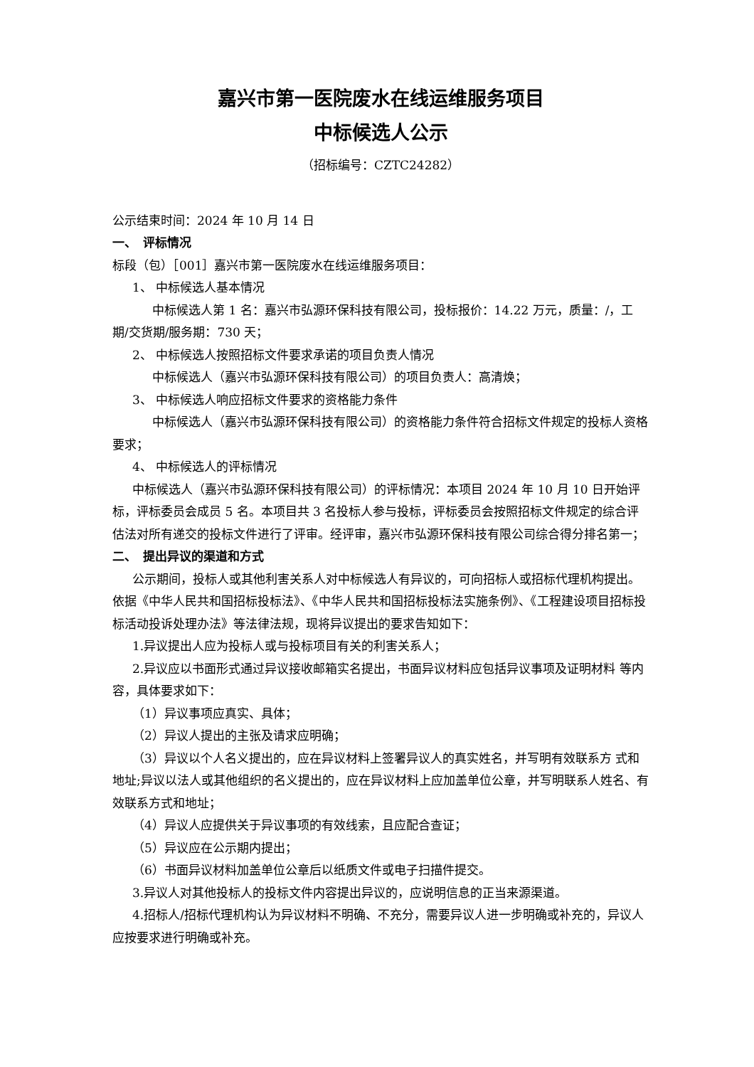嘉兴市第一医院废水在线运维服务项目
中标候选人公示
（招标编号：CZTC24282）
公示结束时间：2024 年 10 月 14 日
一、　评标情况
标段（包）［001］嘉兴市第一医院废水在线运维服务项目：
1、 中标候选人基本情况
中标候选人第 1 名：嘉兴市弘源环保科技有限公司，投标报价：14.22 万元，质量：/，工期/交货期/服务期：730 天；
2、 中标候选人按照招标文件要求承诺的项目负责人情况
中标候选人（嘉兴市弘源环保科技有限公司）的项目负责人：高清焕；
3、 中标候选人响应招标文件要求的资格能力条件
中标候选人（嘉兴市弘源环保科技有限公司）的资格能力条件符合招标文件规定的投标人资格要求；
4、 中标候选人的评标情况
中标候选人（嘉兴市弘源环保科技有限公司）的评标情况：本项目 2024 年 10 月 10 日开始评标，评标委员会成员 5 名。本项目共 3 名投标人参与投标，评标委员会按照招标文件规定的综合评估法对所有递交的投标文件进行了评审。经评审，嘉兴市弘源环保科技有限公司综合得分排名第一；
二、　提出异议的渠道和方式
公示期间，投标人或其他利害关系人对中标候选人有异议的，可向招标人或招标代理机构提出。依据《中华人民共和国招标投标法》、《中华人民共和国招标投标法实施条例》、《工程建设项目招标投标活动投诉处理办法》等法律法规，现将异议提出的要求告知如下：
1.异议提出人应为投标人或与投标项目有关的利害关系人；
2.异议应以书面形式通过异议接收邮箱实名提出，书面异议材料应包括异议事项及证明材料 等内容，具体要求如下：
（1）异议事项应真实、具体；
（2）异议人提出的主张及请求应明确；
（3）异议以个人名义提出的，应在异议材料上签署异议人的真实姓名，并写明有效联系方 式和地址;异议以法人或其他组织的名义提出的，应在异议材料上应加盖单位公章，并写明联系人姓名、有效联系方式和地址；
（4）异议人应提供关于异议事项的有效线索，且应配合查证；
（5）异议应在公示期内提出；
（6）书面异议材料加盖单位公章后以纸质文件或电子扫描件提交。
3.异议人对其他投标人的投标文件内容提出异议的，应说明信息的正当来源渠道。
4.招标人/招标代理机构认为异议材料不明确、不充分，需要异议人进一步明确或补充的，异议人应按要求进行明确或补充。